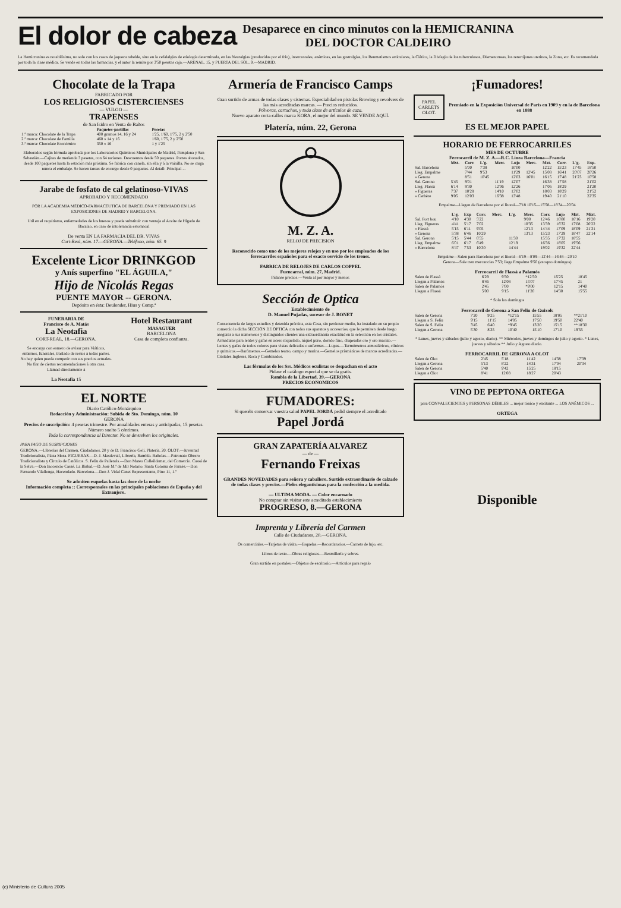El dolor de cabeza
Desaparece en cinco minutos con la HEMICRANINA
DEL DOCTOR CALDEIRO
La Hemicranina es notabilísima, no solo con los casos de jaqueca rebelde, sino en la cefalalgias de etiología determinada, en las Neuralgias (producidas por el frío), intercostales, anémicas, en las gastralgias, los Reumatismos articulares, la Ciática, la Disfagia de los tuberculosos, Dismenorreas, los retortijones uterinos, la Zona, etc. Es recomendada por toda la clase médica. Se vende en todas las farmacias, y el autor la remite por 3'50 pesetas caja.—ARENAL, 15, y PUERTA DEL SOL, 9.—MADRID.
Chocolate de la Trapa
FABRICADO POR
LOS RELIGIOSOS CISTERCIENSES
— VULGO —
TRAPENSES
de San Isidro en Venta de Baños
| | Paquetes-pastillas | Pesetas |
| --- | --- | --- |
| 1.ª marca: Chocolate de la Trapa | 400 gramos 14, 16 y 24 | 1'25, 1'60, 1'75, 2 y 2'50 |
| 2.ª marca: Chocolate de Familia | 460 » 14 y 16 | 1'60, 1'75, 2 y 2'50 |
| 3.ª marca: Chocolate Económico | 350 » 16 | 1 y 1'25 |
Elaborados según fórmula aprobada por los Laboratorios Químicos Municipales de Madrid, Pamplona y San Sebastián.—Cajitas de merienda 3 pesetas, con 64 raciones. Descuentos desde 50 paquetes. Portes abonados, desde 100 paquetes hasta la estación más próxima. Se fabrica con canela, sin ella y á la vainilla. No se carga nunca el embalaje. Se hacen tareas de encargo desde 0 paquetes. Al detall: Principal ...
Jarabe de fosfato de cal gelatinoso-VIVAS
APROBADO Y RECOMENDADO
POR LA ACADEMIA MÉDICO-FARMACÉUTICA DE BARCELONA Y PREMIADO EN LAS EXPOSICIONES DE MADRID Y BARCELONA.
Util en el raquitismo, enfermedades de los huesos y puede substituir con ventaja al Aceite de Hígado de Bacalao, en caso de intolerancia estomacal
De venta EN LA FARMACIA DEL DR. VIVAS
Cort-Real, núm. 17.—GERONA.—Teléfono, núm. 65. 9
Excelente Licor DRINKGOD
y Anís superfino "EL ÁGUILA,"
Hijo de Nicolás Regas
PUENTE MAYOR -- GERONA.
Depósito en ésta: Deulonder, Hius y Comp.ª
FUNERARIA DE
Francisco de A. Matás
La Neotafia
CORT-REAL, 18.—GERONA.
Se encarga con esmero de avisar para Viáticos, entierros, funerales, traslado de restos á todas partes. No hay quien pueda competir con sus precios actuales. No fiar de ciertas recomendaciones á otra casa. Llamad directamente á
La Neotafia 15
Hotel Restaurant
MASAGUER
BARCELONA
Casa de completa confianza.
EL NORTE
Diario Católico-Monárquico
Redacción y Administración: Subida de Sto. Domingo, núm. 10
GERONA
Precios de suscripción: 4 pesetas trimestre. Por anualidades enteras y anticipadas, 15 pesetas. Número suelto 5 céntimos.
Toda la correspondencia al Director. No se devuelven los originales.
PARA PAGO DE SUSRIPCIONES
GERONA.—Librerías del Carmen, Ciudadanos, 20 y de D. Francisco Geli, Platería, 20. OLOT.—Juventud Tradicionalista, Plaza Mora. FIGUERAS.—D. J. Masdevall, Librería, Rambla. Bañolas.—Patronato Obrero Tradicionalista y Círculo de Católicos. S. Feliu de Pallerols.—Don Mateo Colleildamat, del Comercio. Cassá de la Selva.—Don Inocencio Cassé. La Bisbal.—D. José M.ª de Mir Notario. Santa Coloma de Farnés.—Don Fernando Vilallonga, Hacendado. Barcelona.—Don J. Vidal Canet Representante, Pino 11, 1.º
Se admiten esquelas hasta las doce de la noche
Información completa :: Corresponsales en las principales poblaciones de España y del Extranjero.
Armería de Francisco Camps
Gran surtido de armas de todas clases y sistemas. Especialidad en pistolas Browing y revolvers de las más acreditadas marcas. — Precios reducidos.
Pólvoras, cartuchos, y toda clase de artículos de caza.
Nuevo aparato corta-callos marca KORA, el mejor del mundo. SE VENDE AQUÍ.
Platería, núm. 22, Gerona
M. Z. A.
RELOJ DE PRECISION
Reconocido como uno de los mejores relojes y en uso por los empleados de los ferrocarriles españoles para el exacto servicio de los trenes.
FABRICA DE RELOJES DE CARLOS COPPEL
Fuencarral, núm. 27, Madrid.
Pídanse precios.—Venta al por mayor y menor.
Sección de Optica
Establecimiento de
D. Manuel Pujadas, sucesor de J. BONET
Consecuencia de largos estudios y detenida práctica, esta Casa, sin perdonar medio, ha instalado en su propio comercio la dicha SECCIÓN DE OPTICA con todos sus aparatos y accesorios, que le permiten desde luego asegurar a sus numerosos y distinguidos clientes una extraordinaria exactitud en la selección en los cristales. Armaduras para lentes y gafas en acero niquelado, níquel puro, dorado fino, chapeadas oro y oro macizo.—Lentes y gafas de todos colores para vistas delicadas o enfermas.—Lupas.—Termómetros atmosféricos, clínicos y químicos.—Barómetros.—Gemelos teatro, campo y marina.—Gemelos prismáticos de marcas acreditadas.—Cristales Ingleses, Roca y Combinados.
Las fórmulas de los Srs. Médicos oculistas se despachan en el acto
Pídase el catálogo especial que se da gratis.
Rambla de la Libertad, 39.—GERONA
PRECIOS ECONOMICOS
FUMADORES:
Si queréis conservar vuestra salud PAPEL JORDÁ pedid siempre el acreditado
Papel Jordá
GRAN ZAPATERÍA ALVAREZ
— de —
Fernando Freixas
GRANDES NOVEDADES para señora y caballero. Surtido extraordinario de calzado de todas clases y precios.—Pieles elegantísimas para la confección a la medida.
— ULTIMA MODA. — Color encarnado
No comprar sin visitar este acreditado establecimiento
PROGRESO, 8.—GERONA
Imprenta y Librería del Carmen
Calle de Ciudadanos, 20.—GERONA.
Os comerciales.—Tarjetas de visita.—Esquelas.—Recordatorios.—Carnets de lujo, etc.
Libros de texto.—Obras religiosas.—Resmillería y sobres.
Gran surtido en postales.—Objetos de escritorio.—Artículos para regalo
¡Fumadores!
PAPEL
CARLETS
OLOT.
Premiado en la Exposición Universal de París en 1909 y en la de Barcelona en 1888
ES EL MEJOR PAPEL
HORARIO DE FERROCARRILES
MES DE OCTUBRE
Ferrocarril de M. Z. A.—R.C. Línea Barcelona—Francia
| | Mxt. | Corr. | L'g. | Merc. | Lujo | Merc. | Mxt. | Corr. | L'g. | Exp. |
| --- | --- | --- | --- | --- | --- | --- | --- | --- | --- | --- |
| Sal. Barcelona | | 5'00 | 7'38 | | 10'00 | | 12'22 | 15'23 | 17'45 | 18'50 |
| Lleg. Empalme | | 7'44 | 9'53 | | 11'29 | 12'45 | 15'08 | 16'41 | 20'07 | 20'26 |
| » Gerona | | 8'51 | 10'45 | | 12'03 | 16'01 | 16'15 | 17'48 | 21'23 | 10'58 |
| Sal. Gerona | 5'45 | 9'01 | | 11'19 | 12'07 | | 16'38 | 17'58 | | 21'02 |
| Lleg. Flassà | 6'14 | 9'30 | | 12'06 | 12'26 | | 17'06 | 18'29 | | 21'20 |
| » Figueras | 7'37 | 10'28 | | 14'10 | 13'02 | | 18'03 | 18'29 | | 21'52 |
| » Cerbère | 9'05 | 12'03 | | 16'38 | 13'48 | | 19'40 | 21'10 | | 22'35 |
Empalme—Llegan de Barcelona por el litoral—7'18 10'15—15'58—18'34—20'04
| | L'g. | Exp | Corr. | Merc. | L'g. | Merc. | Corr. | Lujo | Mxt. | Mixt. |
| --- | --- | --- | --- | --- | --- | --- | --- | --- | --- | --- |
| Sal. Port bou | 4'10 | 4'30 | 5'22 | | | 9'00 | 12'46 | 16'00 | 16'16 | 19'20 |
| Lleg. Figueras | 4'41 | 5'17 | 7'02 | | | 10'35 | 13'39 | 16'32 | 17'08 | 20'22 |
| » Flassà | 5'15 | 6'11 | 9'05 | | | 12'13 | 14'44 | 17'09 | 18'09 | 21'31 |
| » Gerona | 5'38 | 6'46 | 10'29 | | | 13'13 | 15'23 | 17'29 | 18'47 | 22'14 |
| Sal. Gerona | 5'15 | 5'44 | 6'55 | | 11'30 | | 15'35 | 17'32 | 18'55 | |
| Lleg. Empalme | 6'01 | 6'17 | 6'49 | | 12'19 | | 16'36 | 18'05 | 19'56 | |
| » Barcelona | 8'47 | 7'53 | 10'30 | | 14'44 | | 19'02 | 19'32 | 22'44 | |
Empalme—Salen para Barcelona por el litoral—6'19—8'09—12'44—16'48—20'10
Gerona—Sale tren mercancías 7'53; llega Empalme 9'50 (excepto domingos)
Ferrocarril de Flassá a Palamós
| Salen de Flassá | 6'29 | 9'50 | *12'50 | 15'25 | 18'45 |
| Llegan a Palamós | 8'46 | 12'08 | 15'07 | 17'45 | 21 |
| Salen de Palamós | 2'45 | 7'00 | *9'00 | 12'15 | 14'40 |
| Llegan a Flassá | 5'00 | 9'15 | 11'20 | 14'30 | 15'55 |
* Solo los domingos
Ferrocarril de Gerona a San Feliu de Guixols
| Salen de Gerona | 7'20 | 9'25 | *12'15 | 15'55 | 18'05 | **21'10 |
| Llegan a S. Feliu | 9'15 | 11'15 | 14'05 | 17'50 | 19'50 | 22'40 |
| Salen de S. Feliu | 3'45 | 6'40 | *9'45 | 13'20 | 15'15 | **18'30 |
| Llegan a Gerona | 5'30 | 8'35 | 10'40 | 15'10 | 17'10 | 19'55 |
* Lunes, jueves y sábados (julio y agosto, diario). ** Miércoles, jueves y domingos de julio y agosto. * Lunes, jueves y sábados ** Julio y Agosto diario.
FERROCARRIL DE GERONA A OLOT
| Salen de Olot | 2'45 | 5'18 | 11'42 | 14'38 | 17'39 |
| Llegan a Gerona | 5'13 | 8'22 | 14'31 | 17'04 | 20'34 |
| Salen de Gerona | 5'40 | 9'42 | 15'25 | 18'15 | |
| Llegan a Olot | 8'41 | 12'08 | 18'27 | 20'43 | |
VINO DE PEPTONA ORTEGA
para CONVALECIENTES y PERSONAS DÉBILES ... mejor tónico y excitante ... LOS ANÉMICOS ...
ORTEGA
Disponible
(c) Ministerio de Cultura 2005